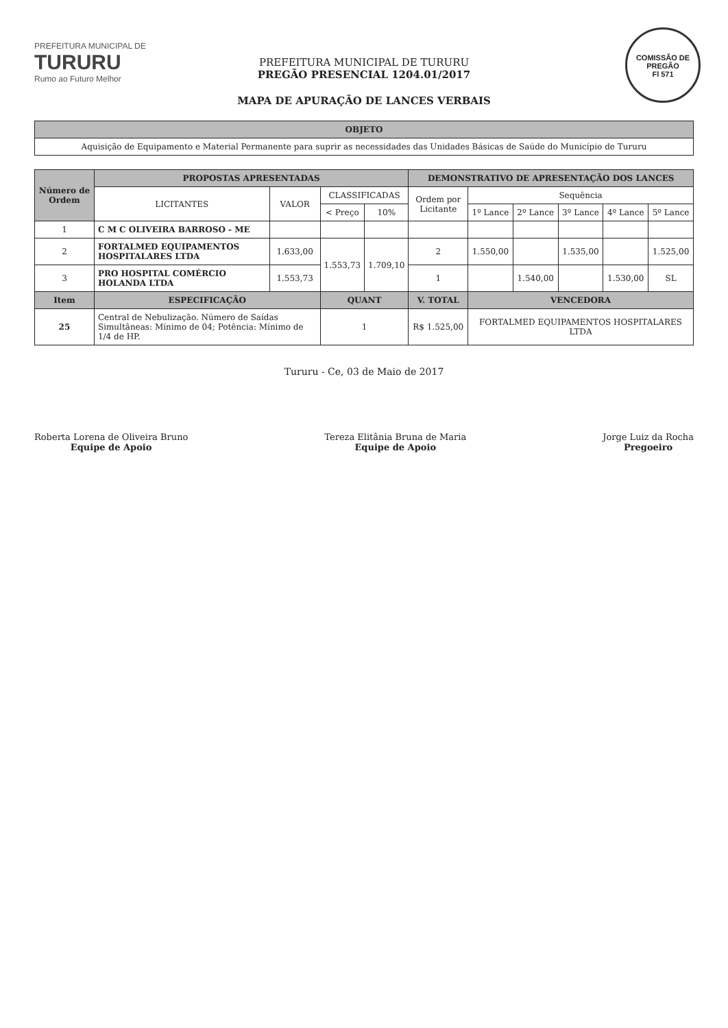COMISSÃO DE PREGÃO
Fl 571
PREFEITURA MUNICIPAL DE
TURURU
Rumo ao Futuro Melhor
PREFEITURA MUNICIPAL DE TURURU
PREGÃO PRESENCIAL 1204.01/2017
MAPA DE APURAÇÃO DE LANCES VERBAIS
| OBJETO |
| --- |
| Aquisição de Equipamento e Material Permanente para suprir as necessidades das Unidades Básicas de Saúde do Município de Tururu |
| Número de Ordem | PROPOSTAS APRESENTADAS | | | | DEMONSTRATIVO DE APRESENTAÇÃO DOS LANCES | | | | | |
| --- | --- | --- | --- | --- | --- | --- | --- | --- | --- | --- |
| | LICITANTES | VALOR | CLASSIFICADAS | | Ordem por Licitante | Sequência | | | | |
| | | | < Preço | 10% | | 1º Lance | 2º Lance | 3º Lance | 4º Lance | 5º Lance |
| 1 | C M C OLIVEIRA BARROSO - ME | | | | | | | | | |
| 2 | FORTALMED EQUIPAMENTOS HOSPITALARES LTDA | 1.633,00 | 1.553,73 | 1.709,10 | 2 | 1.550,00 | | 1.535,00 | | 1.525,00 |
| 3 | PRO HOSPITAL COMÉRCIO HOLANDA LTDA | 1.553,73 | | | 1 | | 1.540,00 | | 1.530,00 | SL |
| Item | ESPECIFICAÇÃO | | QUANT | | V. TOTAL | VENCEDORA | | | | |
| 25 | Central de Nebulização. Número de Saídas Simultâneas: Mínimo de 04; Potência: Mínimo de 1/4 de HP. | | 1 | | R$ 1.525,00 | FORTALMED EQUIPAMENTOS HOSPITALARES LTDA | | | | |
Tururu - Ce, 03 de Maio de 2017
Roberta Lorena de Oliveira Bruno
Equipe de Apoio
Tereza Elitânia Bruna de Maria
Equipe de Apoio
Jorge Luiz da Rocha
Pregoeiro